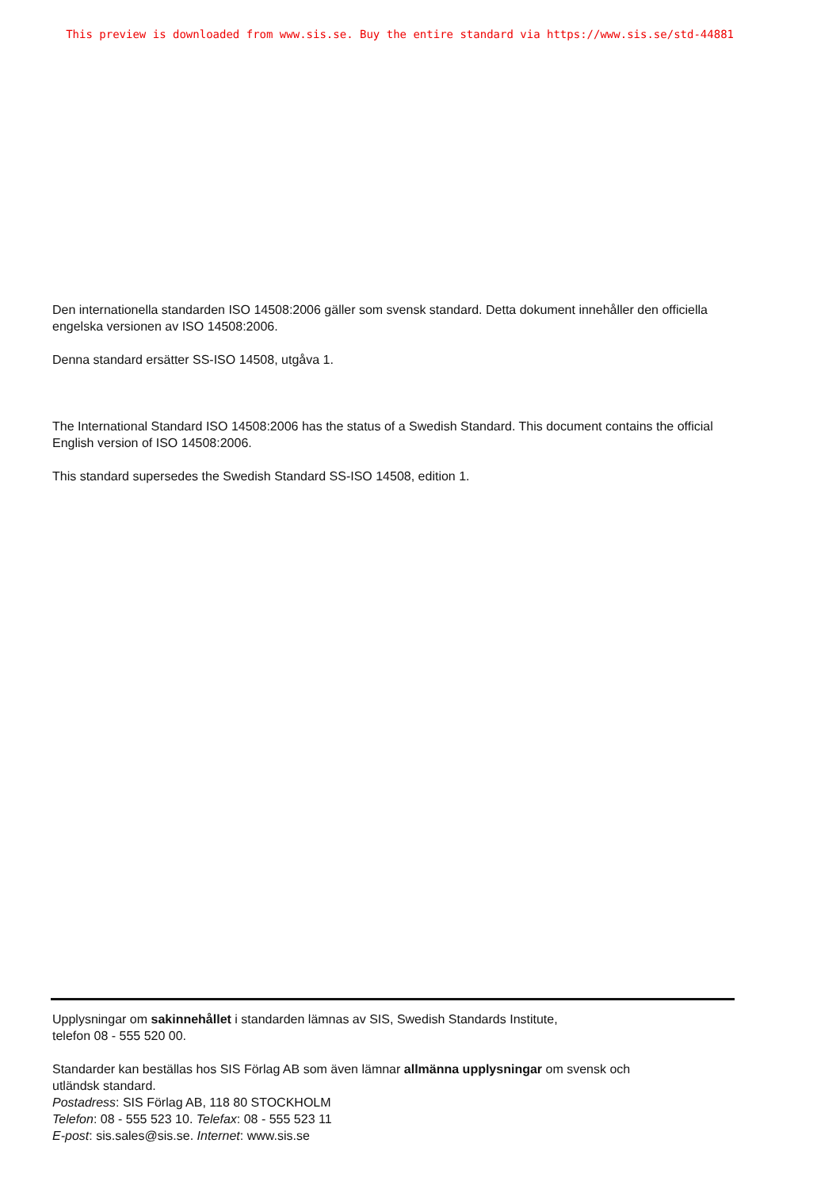This preview is downloaded from www.sis.se. Buy the entire standard via https://www.sis.se/std-44881
Den internationella standarden ISO 14508:2006 gäller som svensk standard. Detta dokument innehåller den officiella engelska versionen av ISO 14508:2006.
Denna standard ersätter SS-ISO 14508, utgåva 1.
The International Standard ISO 14508:2006 has the status of a Swedish Standard. This document contains the official English version of ISO 14508:2006.
This standard supersedes the Swedish Standard SS-ISO 14508, edition 1.
Upplysningar om sakinnehållet i standarden lämnas av SIS, Swedish Standards Institute,
telefon 08 - 555 520 00.
Standarder kan beställas hos SIS Förlag AB som även lämnar allmänna upplysningar om svensk och
utländsk standard.
Postadress: SIS Förlag AB, 118 80 STOCKHOLM
Telefon: 08 - 555 523 10. Telefax: 08 - 555 523 11
E-post: sis.sales@sis.se. Internet: www.sis.se